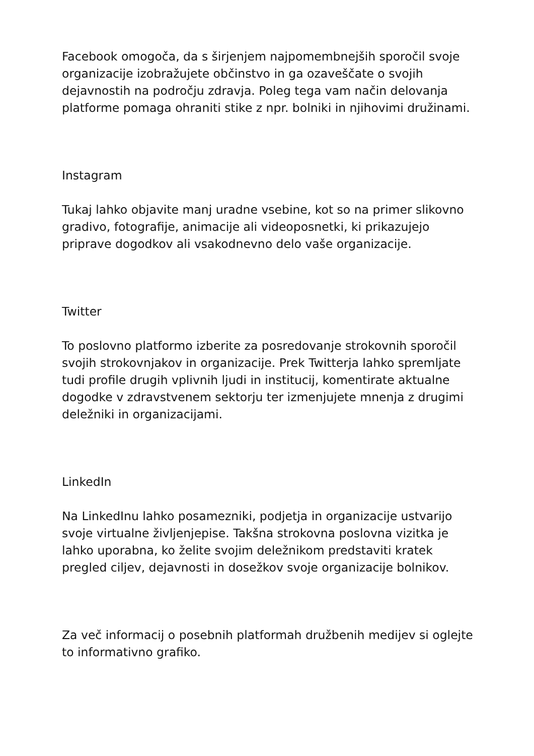Facebook omogoča, da s širjenjem najpomembnejših sporočil svoje organizacije izobražujete občinstvo in ga ozaveščate o svojih dejavnostih na področju zdravja. Poleg tega vam način delovanja platforme pomaga ohraniti stike z npr. bolniki in njihovimi družinami.
Instagram
Tukaj lahko objavite manj uradne vsebine, kot so na primer slikovno gradivo, fotografije, animacije ali videoposnetki, ki prikazujejo priprave dogodkov ali vsakodnevno delo vaše organizacije.
Twitter
To poslovno platformo izberite za posredovanje strokovnih sporočil svojih strokovnjakov in organizacije. Prek Twitterja lahko spremljate tudi profile drugih vplivnih ljudi in institucij, komentirate aktualne dogodke v zdravstvenem sektorju ter izmenjujete mnenja z drugimi deležniki in organizacijami.
LinkedIn
Na LinkedInu lahko posamezniki, podjetja in organizacije ustvarijo svoje virtualne življenjepise. Takšna strokovna poslovna vizitka je lahko uporabna, ko želite svojim deležnikom predstaviti kratek pregled ciljev, dejavnosti in dosežkov svoje organizacije bolnikov.
Za več informacij o posebnih platformah družbenih medijev si oglejte to informativno grafiko.